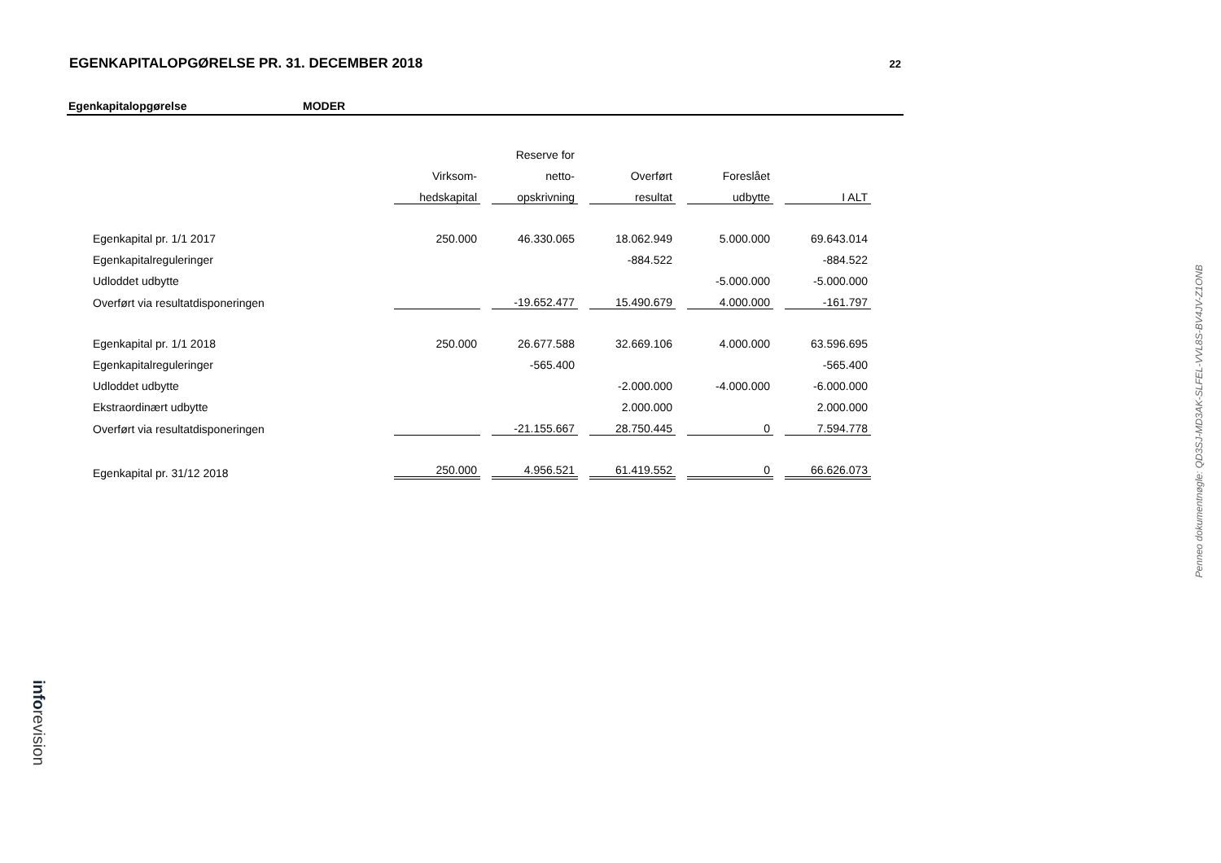EGENKAPITALOPGØRELSE PR. 31. DECEMBER 2018
22
Egenkapitalopgørelse MODER
| | | | Reserve for | | | | | | |
| --- | --- | --- | --- | --- | --- | --- | --- | --- | --- |
| | Virksom- | | netto- | | Overført | | Foreslået | | |
| | hedskapital | | opskrivning | | resultat | | udbytte | | I ALT |
| Egenkapital pr. 1/1 2017 | 250.000 | | 46.330.065 | | 18.062.949 | | 5.000.000 | | 69.643.014 |
| Egenkapitalreguleringer | | | | | -884.522 | | | | -884.522 |
| Udloddet udbytte | | | | | | | -5.000.000 | | -5.000.000 |
| Overført via resultatdisponeringen | | | -19.652.477 | | 15.490.679 | | 4.000.000 | | -161.797 |
| Egenkapital pr. 1/1 2018 | 250.000 | | 26.677.588 | | 32.669.106 | | 4.000.000 | | 63.596.695 |
| Egenkapitalreguleringer | | | -565.400 | | | | | | -565.400 |
| Udloddet udbytte | | | | | -2.000.000 | | -4.000.000 | | -6.000.000 |
| Ekstraordinært udbytte | | | | | 2.000.000 | | | | 2.000.000 |
| Overført via resultatdisponeringen | | | -21.155.667 | | 28.750.445 | | 0 | | 7.594.778 |
| Egenkapital pr. 31/12 2018 | 250.000 | | 4.956.521 | | 61.419.552 | | 0 | | 66.626.073 |
Penneo dokumentnøgle: QD3SJ-MD3AK-SLFEL-VVL8S-BV4JV-Z1ONB
inforevision